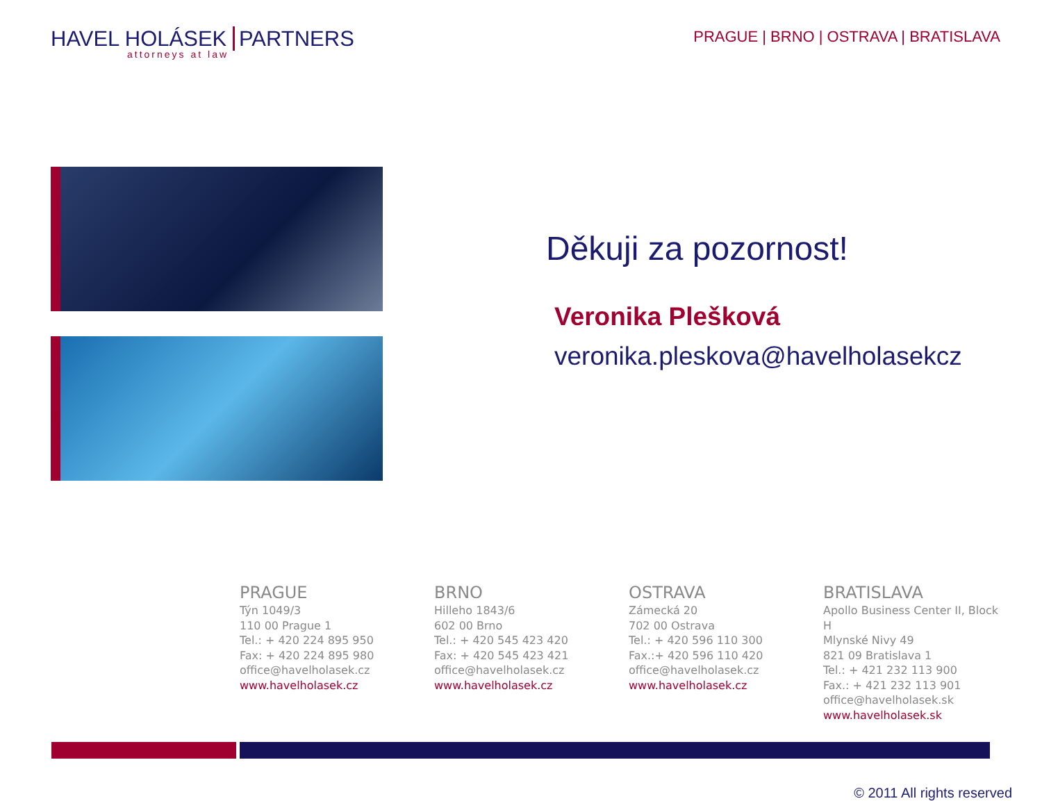HAVEL HOLÁSEK PARTNERS
attorneys at law
PRAGUE | BRNO | OSTRAVA | BRATISLAVA
Děkuji za pozornost!
Veronika Plešková
veronika.pleskova@havelholasekcz
PRAGUE
Týn 1049/3
110 00 Prague 1
Tel.: + 420 224 895 950
Fax: + 420 224 895 980
office@havelholasek.cz
www.havelholasek.cz
BRNO
Hilleho 1843/6
602 00 Brno
Tel.: + 420 545 423 420
Fax: + 420 545 423 421
office@havelholasek.cz
www.havelholasek.cz
OSTRAVA
Zámecká 20
702 00 Ostrava
Tel.: + 420 596 110 300
Fax.:+ 420 596 110 420
office@havelholasek.cz
www.havelholasek.cz
BRATISLAVA
Apollo Business Center II, Block H
Mlynské Nivy 49
821 09 Bratislava 1
Tel.: + 421 232 113 900
Fax.: + 421 232 113 901
office@havelholasek.sk
www.havelholasek.sk
© 2011 All rights reserved